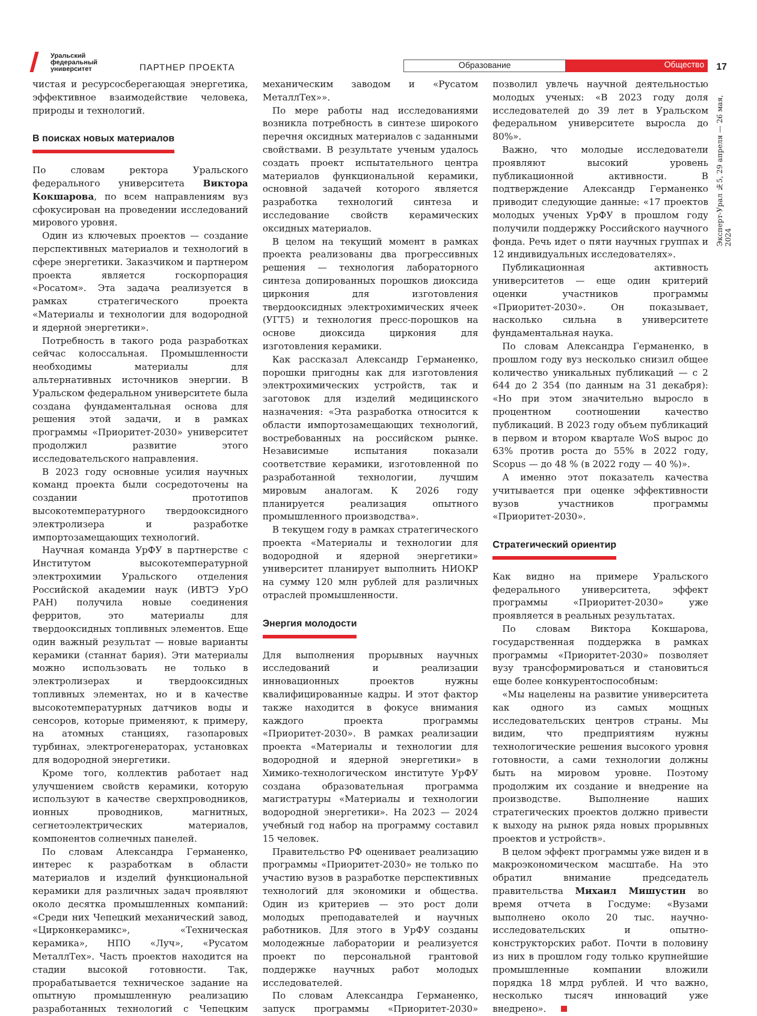Уральский
федеральный
университет
ПАРТНЕР ПРОЕКТА
Образование
Общество
17
чистая и ресурсосберегающая энергетика, эффективное взаимодействие человека, природы и технологий.
В поисках новых материалов
По словам ректора Уральского федерального университета Виктора Кокшарова, по всем направлениям вуз сфокусирован на проведении исследований мирового уровня.
Один из ключевых проектов — создание перспективных материалов и технологий в сфере энергетики. Заказчиком и партнером проекта является госкорпорация «Росатом». Эта задача реализуется в рамках стратегического проекта «Материалы и технологии для водородной и ядерной энергетики».
Потребность в такого рода разработках сейчас колоссальная. Промышленности необходимы материалы для альтернативных источников энергии. В Уральском федеральном университете была создана фундаментальная основа для решения этой задачи, и в рамках программы «Приоритет-2030» университет продолжил развитие этого исследовательского направления.
В 2023 году основные усилия научных команд проекта были сосредоточены на создании прототипов высокотемпературного твердооксидного электролизера и разработке импортозамещающих технологий.
Научная команда УрФУ в партнерстве с Институтом высокотемпературной электрохимии Уральского отделения Российской академии наук (ИВТЭ УрО РАН) получила новые соединения ферритов, это материалы для твердооксидных топливных элементов. Еще один важный результат — новые варианты керамики (станнат бария). Эти материалы можно использовать не только в электролизерах и твердооксидных топливных элементах, но и в качестве высокотемпературных датчиков воды и сенсоров, которые применяют, к примеру, на атомных станциях, газопаровых турбинах, электрогенераторах, установках для водородной энергетики.
Кроме того, коллектив работает над улучшением свойств керамики, которую используют в качестве сверхпроводников, ионных проводников, магнитных, сегнетоэлектрических материалов, компонентов солнечных панелей.
По словам Александра Германенко, интерес к разработкам в области материалов и изделий функциональной керамики для различных задач проявляют около десятка промышленных компаний: «Среди них Чепецкий механический завод, «Цирконкерамикс», «Техническая керамика», НПО «Луч», «Русатом МеталлТех». Часть проектов находится на стадии высокой готовности. Так, прорабатывается техническое задание на опытную промышленную реализацию разработанных технологий с Чепецким механическим заводом и «Русатом МеталлТех»».
По мере работы над исследованиями возникла потребность в синтезе широкого перечня оксидных материалов с заданными свойствами. В результате ученым удалось создать проект испытательного центра материалов функциональной керамики, основной задачей которого является разработка технологий синтеза и исследование свойств керамических оксидных материалов.
В целом на текущий момент в рамках проекта реализованы два прогрессивных решения — технология лабораторного синтеза допированных порошков диоксида циркония для изготовления твердооксидных электрохимических ячеек (УГТ5) и технология пресс-порошков на основе диоксида циркония для изготовления керамики.
Как рассказал Александр Германенко, порошки пригодны как для изготовления электрохимических устройств, так и заготовок для изделий медицинского назначения: «Эта разработка относится к области импортозамещающих технологий, востребованных на российском рынке. Независимые испытания показали соответствие керамики, изготовленной по разработанной технологии, лучшим мировым аналогам. К 2026 году планируется реализация опытного промышленного производства».
В текущем году в рамках стратегического проекта «Материалы и технологии для водородной и ядерной энергетики» университет планирует выполнить НИОКР на сумму 120 млн рублей для различных отраслей промышленности.
Энергия молодости
Для выполнения прорывных научных исследований и реализации инновационных проектов нужны квалифицированные кадры. И этот фактор также находится в фокусе внимания каждого проекта программы «Приоритет-2030». В рамках реализации проекта «Материалы и технологии для водородной и ядерной энергетики» в Химико-технологическом институте УрФУ создана образовательная программа магистратуры «Материалы и технологии водородной энергетики». На 2023 — 2024 учебный год набор на программу составил 15 человек.
Правительство РФ оценивает реализацию программы «Приоритет-2030» не только по участию вузов в разработке перспективных технологий для экономики и общества. Один из критериев — это рост доли молодых преподавателей и научных работников. Для этого в УрФУ созданы молодежные лаборатории и реализуется проект по персональной грантовой поддержке научных работ молодых исследователей.
По словам Александра Германенко, запуск программы «Приоритет-2030» позволил увлечь научной деятельностью молодых ученых: «В 2023 году доля исследователей до 39 лет в Уральском федеральном университете выросла до 80%».
Важно, что молодые исследователи проявляют высокий уровень публикационной активности. В подтверждение Александр Германенко приводит следующие данные: «17 проектов молодых ученых УрФУ в прошлом году получили поддержку Российского научного фонда. Речь идет о пяти научных группах и 12 индивидуальных исследователях».
Публикационная активность университетов — еще один критерий оценки участников программы «Приоритет-2030». Он показывает, насколько сильна в университете фундаментальная наука.
По словам Александра Германенко, в прошлом году вуз несколько снизил общее количество уникальных публикаций — с 2 644 до 2 354 (по данным на 31 декабря): «Но при этом значительно выросло в процентном соотношении качество публикаций. В 2023 году объем публикаций в первом и втором квартале WoS вырос до 63% против роста до 55% в 2022 году, Scopus — до 48 % (в 2022 году — 40 %)».
А именно этот показатель качества учитывается при оценке эффективности вузов участников программы «Приоритет-2030».
Стратегический ориентир
Как видно на примере Уральского федерального университета, эффект программы «Приоритет-2030» уже проявляется в реальных результатах.
По словам Виктора Кокшарова, государственная поддержка в рамках программы «Приоритет-2030» позволяет вузу трансформироваться и становиться еще более конкурентоспособным:
«Мы нацелены на развитие университета как одного из самых мощных исследовательских центров страны. Мы видим, что предприятиям нужны технологические решения высокого уровня готовности, а сами технологии должны быть на мировом уровне. Поэтому продолжим их создание и внедрение на производстве. Выполнение наших стратегических проектов должно привести к выходу на рынок ряда новых прорывных проектов и устройств».
В целом эффект программы уже виден и в макроэкономическом масштабе. На это обратил внимание председатель правительства Михаил Мишустин во время отчета в Госдуме: «Вузами выполнено около 20 тыс. научно-исследовательских и опытно-конструкторских работ. Почти в половину из них в прошлом году только крупнейшие промышленные компании вложили порядка 18 млрд рублей. И что важно, несколько тысяч инноваций уже внедрено».
Эксперт-Урал №5, 29 апреля — 26 мая, 2024